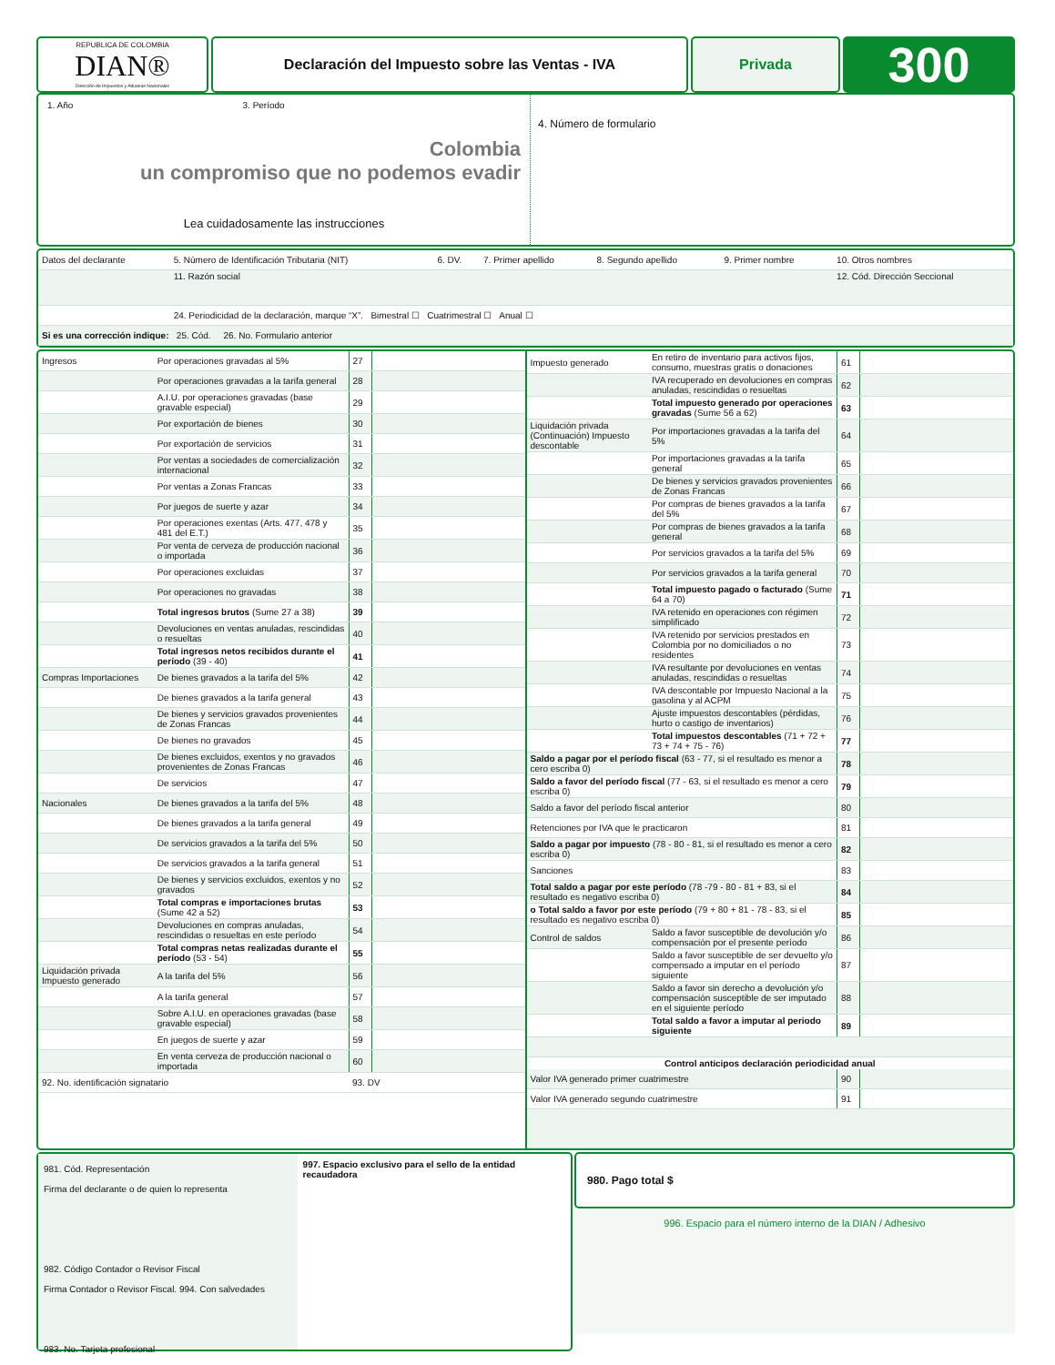REPUBLICA DE COLOMBIA
DIAN®
Dirección de Impuestos y Aduanas Nacionales
Declaración del Impuesto sobre las Ventas - IVA
Privada
300
1. Año 3. Período
Colombia
un compromiso que no podemos evadir
Lea cuidadosamente las instrucciones
4. Número de formulario
| Datos del declarante | 5. Número de Identificación Tributaria (NIT) | 6. DV. | 7. Primer apellido | 8. Segundo apellido | 9. Primer nombre | 10. Otros nombres |
| | 11. Razón social | | | | | 12. Cód. Dirección Seccional |
| | 24. Periodicidad de la declaración, marque “X”. Bimestral ☐ Cuatrimestral ☐ Anual ☐ | | | | | |
| Si es una corrección indique: 25. Cód. 26. No. Formulario anterior | | | | | | |
| Ingresos | Por operaciones gravadas al 5% | 27 | |
| | Por operaciones gravadas a la tarifa general | 28 | |
| | A.I.U. por operaciones gravadas (base gravable especial) | 29 | |
| | Por exportación de bienes | 30 | |
| | Por exportación de servicios | 31 | |
| | Por ventas a sociedades de comercialización internacional | 32 | |
| | Por ventas a Zonas Francas | 33 | |
| | Por juegos de suerte y azar | 34 | |
| | Por operaciones exentas (Arts. 477, 478 y 481 del E.T.) | 35 | |
| | Por venta de cerveza de producción nacional o importada | 36 | |
| | Por operaciones excluidas | 37 | |
| | Por operaciones no gravadas | 38 | |
| | Total ingresos brutos (Sume 27 a 38) | 39 | |
| | Devoluciones en ventas anuladas, rescindidas o resueltas | 40 | |
| | Total ingresos netos recibidos durante el período (39 - 40) | 41 | |
| Compras Importaciones | De bienes gravados a la tarifa del 5% | 42 | |
| | De bienes gravados a la tarifa general | 43 | |
| | De bienes y servicios gravados provenientes de Zonas Francas | 44 | |
| | De bienes no gravados | 45 | |
| | De bienes excluidos, exentos y no gravados provenientes de Zonas Francas | 46 | |
| | De servicios | 47 | |
| Nacionales | De bienes gravados a la tarifa del 5% | 48 | |
| | De bienes gravados a la tarifa general | 49 | |
| | De servicios gravados a la tarifa del 5% | 50 | |
| | De servicios gravados a la tarifa general | 51 | |
| | De bienes y servicios excluidos, exentos y no gravados | 52 | |
| | Total compras e importaciones brutas (Sume 42 a 52) | 53 | |
| | Devoluciones en compras anuladas, rescindidas o resueltas en este período | 54 | |
| | Total compras netas realizadas durante el período (53 - 54) | 55 | |
| Liquidación privada Impuesto generado | A la tarifa del 5% | 56 | |
| | A la tarifa general | 57 | |
| | Sobre A.I.U. en operaciones gravadas (base gravable especial) | 58 | |
| | En juegos de suerte y azar | 59 | |
| | En venta cerveza de producción nacional o importada | 60 | |
| 92. No. identificación signatario | | 93. DV | |
| Impuesto generado | En retiro de inventario para activos fijos, consumo, muestras gratis o donaciones | 61 | |
| | IVA recuperado en devoluciones en compras anuladas, rescindidas o resueltas | 62 | |
| | Total impuesto generado por operaciones gravadas (Sume 56 a 62) | 63 | |
| Liquidación privada (Continuación) Impuesto descontable | Por importaciones gravadas a la tarifa del 5% | 64 | |
| | Por importaciones gravadas a la tarifa general | 65 | |
| | De bienes y servicios gravados provenientes de Zonas Francas | 66 | |
| | Por compras de bienes gravados a la tarifa del 5% | 67 | |
| | Por compras de bienes gravados a la tarifa general | 68 | |
| | Por servicios gravados a la tarifa del 5% | 69 | |
| | Por servicios gravados a la tarifa general | 70 | |
| | Total impuesto pagado o facturado (Sume 64 a 70) | 71 | |
| | IVA retenido en operaciones con régimen simplificado | 72 | |
| | IVA retenido por servicios prestados en Colombia por no domiciliados o no residentes | 73 | |
| | IVA resultante por devoluciones en ventas anuladas, rescindidas o resueltas | 74 | |
| | IVA descontable por Impuesto Nacional a la gasolina y al ACPM | 75 | |
| | Ajuste impuestos descontables (pérdidas, hurto o castigo de inventarios) | 76 | |
| | Total impuestos descontables (71 + 72 + 73 + 74 + 75 - 76) | 77 | |
| Saldo a pagar por el período fiscal (63 - 77, si el resultado es menor a cero escriba 0) | | 78 | |
| Saldo a favor del período fiscal (77 - 63, si el resultado es menor a cero escriba 0) | | 79 | |
| Saldo a favor del período fiscal anterior | | 80 | |
| Retenciones por IVA que le practicaron | | 81 | |
| Saldo a pagar por impuesto (78 - 80 - 81, si el resultado es menor a cero escriba 0) | | 82 | |
| Sanciones | | 83 | |
| Total saldo a pagar por este período (78 -79 - 80 - 81 + 83, si el resultado es negativo escriba 0) | | 84 | |
| o Total saldo a favor por este período (79 + 80 + 81 - 78 - 83, si el resultado es negativo escriba 0) | | 85 | |
| Control de saldos | Saldo a favor susceptible de devolución y/o compensación por el presente período | 86 | |
| | Saldo a favor susceptible de ser devuelto y/o compensado a imputar en el período siguiente | 87 | |
| | Saldo a favor sin derecho a devolución y/o compensación susceptible de ser imputado en el siguiente período | 88 | |
| | Total saldo a favor a imputar al periodo siguiente | 89 | |
| Control anticipos declaración periodicidad anual | | | |
| Valor IVA generado primer cuatrimestre | | 90 | |
| Valor IVA generado segundo cuatrimestre | | 91 | |
981. Cód. Representación
Firma del declarante o de quien lo representa
982. Código Contador o Revisor Fiscal
Firma Contador o Revisor Fiscal. 994. Con salvedades
983. No. Tarjeta profesional
997. Espacio exclusivo para el sello de la entidad recaudadora
980. Pago total $
996. Espacio para el número interno de la DIAN / Adhesivo